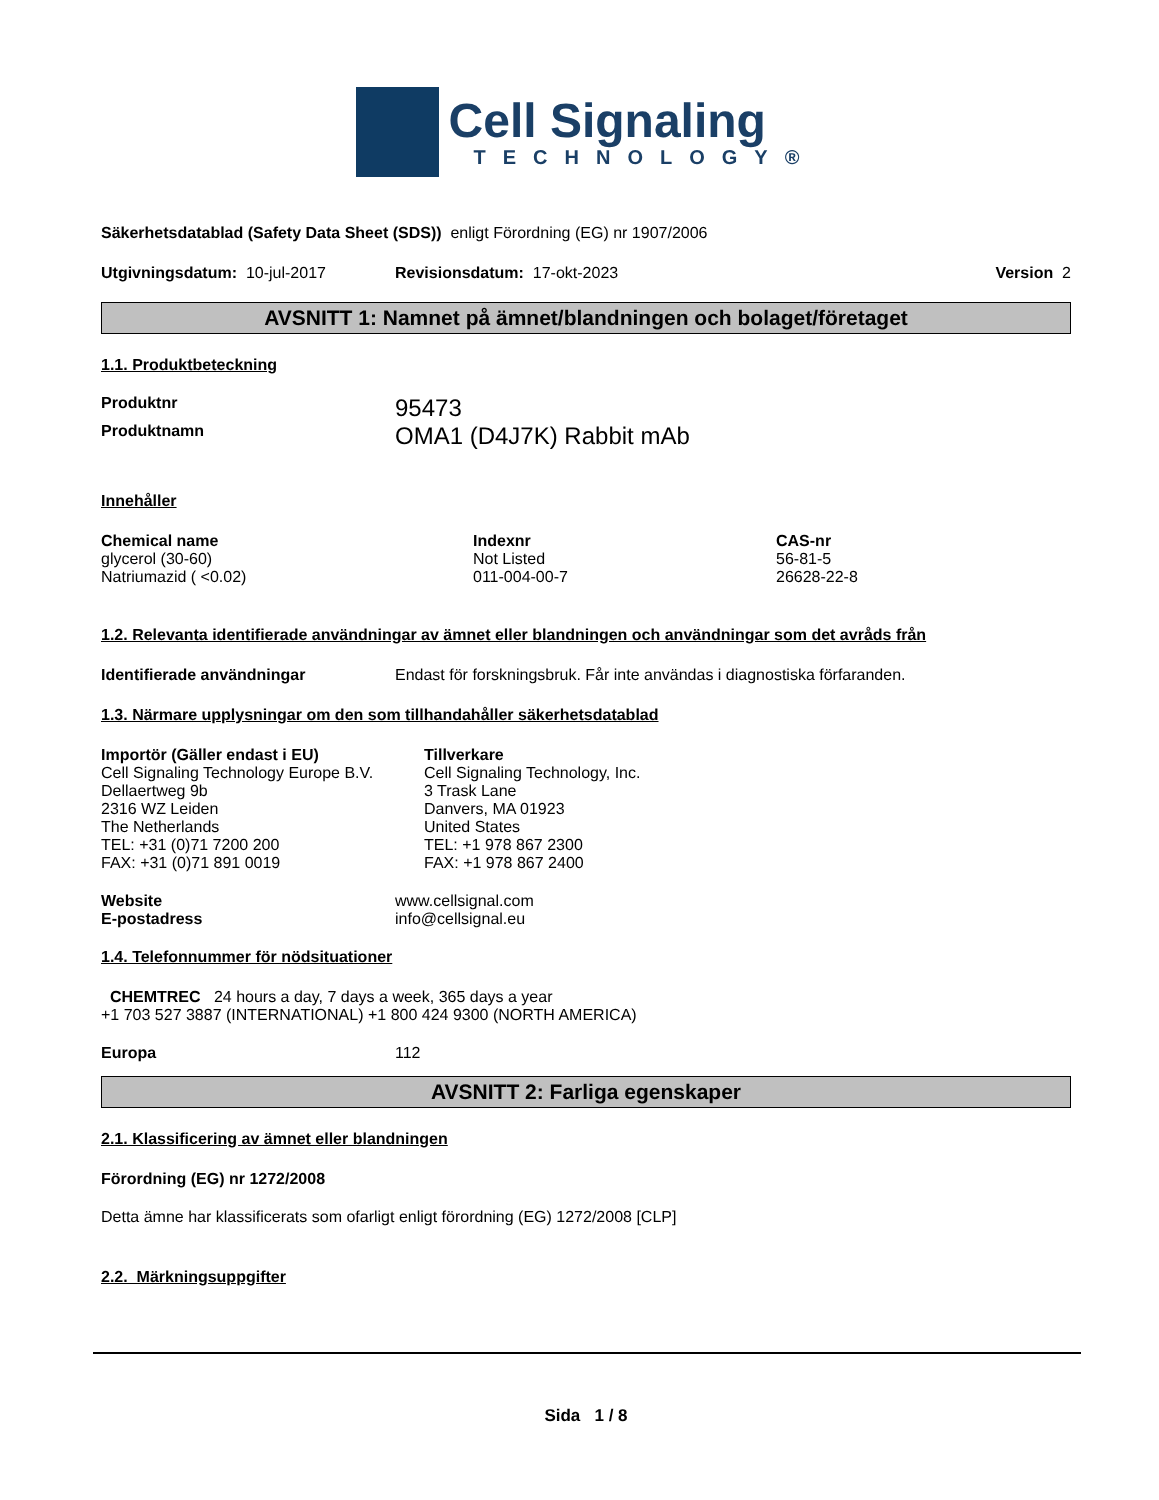Cell Signaling
TECHNOLOGY®
Säkerhetsdatablad (Safety Data Sheet (SDS)) enligt Förordning (EG) nr 1907/2006
Utgivningsdatum: 10-jul-2017 Revisionsdatum: 17-okt-2023 Version 2
AVSNITT 1: Namnet på ämnet/blandningen och bolaget/företaget
1.1. Produktbeteckning
Produktnr 95473
Produktnamn OMA1 (D4J7K) Rabbit mAb
Innehåller
| Chemical name | Indexnr | CAS-nr |
| --- | --- | --- |
| glycerol (30-60) | Not Listed | 56-81-5 |
| Natriumazid ( <0.02) | 011-004-00-7 | 26628-22-8 |
1.2. Relevanta identifierade användningar av ämnet eller blandningen och användningar som det avråds från
Identifierade användningar Endast för forskningsbruk. Får inte användas i diagnostiska förfaranden.
1.3. Närmare upplysningar om den som tillhandahåller säkerhetsdatablad
Importör (Gäller endast i EU)
Cell Signaling Technology Europe B.V.
Dellaertweg 9b
2316 WZ Leiden
The Netherlands
TEL: +31 (0)71 7200 200
FAX: +31 (0)71 891 0019
Tillverkare
Cell Signaling Technology, Inc.
3 Trask Lane
Danvers, MA 01923
United States
TEL: +1 978 867 2300
FAX: +1 978 867 2400
Website www.cellsignal.com
E-postadress info@cellsignal.eu
1.4. Telefonnummer för nödsituationer
CHEMTREC 24 hours a day, 7 days a week, 365 days a year
+1 703 527 3887 (INTERNATIONAL) +1 800 424 9300 (NORTH AMERICA)
Europa 112
AVSNITT 2: Farliga egenskaper
2.1. Klassificering av ämnet eller blandningen
Förordning (EG) nr 1272/2008
Detta ämne har klassificerats som ofarligt enligt förordning (EG) 1272/2008 [CLP]
2.2. Märkningsuppgifter
Sida 1 / 8